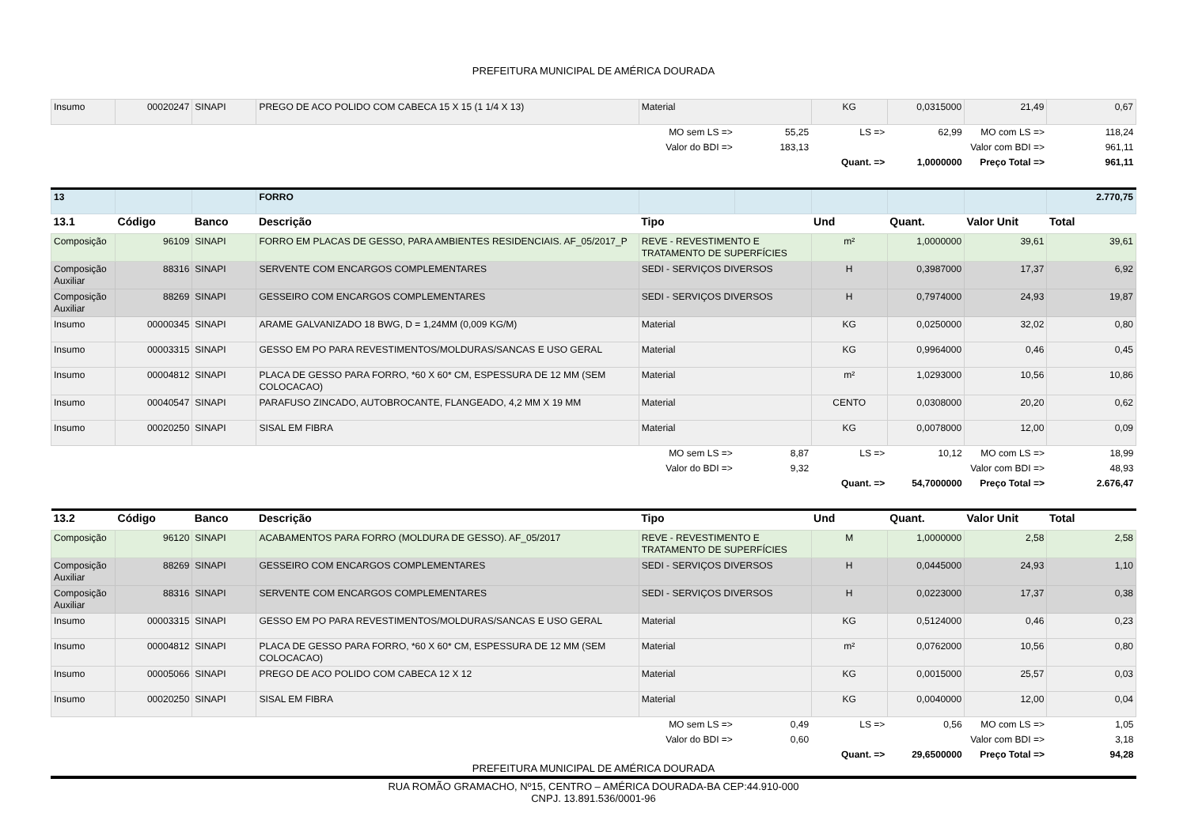PREFEITURA MUNICIPAL DE AMÉRICA DOURADA
| Insumo | 00020247 | SINAPI | PREGO DE ACO POLIDO COM CABECA 15 X 15 (1 1/4 X 13) | Material | | KG | 0,0315000 | 21,49 | 0,67 |
| | | | | MO sem LS => | 55,25 | LS => | 62,99 | MO com LS => | 118,24 |
| | | | | Valor do BDI => | 183,13 | | Valor com BDI => | | 961,11 |
| | | | | | | Quant. => | 1,0000000 | Preço Total => | 961,11 |
| 13 | | | FORRO | | | | | | 2.770,75 |
| 13.1 | Código | Banco | Descrição | Tipo | | Und | Quant. | Valor Unit | Total |
| Composição | 96109 | SINAPI | FORRO EM PLACAS DE GESSO, PARA AMBIENTES RESIDENCIAIS. AF_05/2017_P | REVE - REVESTIMENTO E TRATAMENTO DE SUPERFÍCIES | | m² | 1,0000000 | 39,61 | 39,61 |
| Composição Auxiliar | 88316 | SINAPI | SERVENTE COM ENCARGOS COMPLEMENTARES | SEDI - SERVIÇOS DIVERSOS | | H | 0,3987000 | 17,37 | 6,92 |
| Composição Auxiliar | 88269 | SINAPI | GESSEIRO COM ENCARGOS COMPLEMENTARES | SEDI - SERVIÇOS DIVERSOS | | H | 0,7974000 | 24,93 | 19,87 |
| Insumo | 00000345 | SINAPI | ARAME GALVANIZADO 18 BWG, D = 1,24MM (0,009 KG/M) | Material | | KG | 0,0250000 | 32,02 | 0,80 |
| Insumo | 00003315 | SINAPI | GESSO EM PO PARA REVESTIMENTOS/MOLDURAS/SANCAS E USO GERAL | Material | | KG | 0,9964000 | 0,46 | 0,45 |
| Insumo | 00004812 | SINAPI | PLACA DE GESSO PARA FORRO, *60 X 60* CM, ESPESSURA DE 12 MM (SEM COLOCACAO) | Material | | m² | 1,0293000 | 10,56 | 10,86 |
| Insumo | 00040547 | SINAPI | PARAFUSO ZINCADO, AUTOBROCANTE, FLANGEADO, 4,2 MM X 19 MM | Material | | CENTO | 0,0308000 | 20,20 | 0,62 |
| Insumo | 00020250 | SINAPI | SISAL EM FIBRA | Material | | KG | 0,0078000 | 12,00 | 0,09 |
| | | | | MO sem LS => | 8,87 | LS => | 10,12 | MO com LS => | 18,99 |
| | | | | Valor do BDI => | 9,32 | | Valor com BDI => | | 48,93 |
| | | | | | | Quant. => | 54,7000000 | Preço Total => | 2.676,47 |
| 13.2 | Código | Banco | Descrição | Tipo | | Und | Quant. | Valor Unit | Total |
| Composição | 96120 | SINAPI | ACABAMENTOS PARA FORRO (MOLDURA DE GESSO). AF_05/2017 | REVE - REVESTIMENTO E TRATAMENTO DE SUPERFÍCIES | | M | 1,0000000 | 2,58 | 2,58 |
| Composição Auxiliar | 88269 | SINAPI | GESSEIRO COM ENCARGOS COMPLEMENTARES | SEDI - SERVIÇOS DIVERSOS | | H | 0,0445000 | 24,93 | 1,10 |
| Composição Auxiliar | 88316 | SINAPI | SERVENTE COM ENCARGOS COMPLEMENTARES | SEDI - SERVIÇOS DIVERSOS | | H | 0,0223000 | 17,37 | 0,38 |
| Insumo | 00003315 | SINAPI | GESSO EM PO PARA REVESTIMENTOS/MOLDURAS/SANCAS E USO GERAL | Material | | KG | 0,5124000 | 0,46 | 0,23 |
| Insumo | 00004812 | SINAPI | PLACA DE GESSO PARA FORRO, *60 X 60* CM, ESPESSURA DE 12 MM (SEM COLOCACAO) | Material | | m² | 0,0762000 | 10,56 | 0,80 |
| Insumo | 00005066 | SINAPI | PREGO DE ACO POLIDO COM CABECA 12 X 12 | Material | | KG | 0,0015000 | 25,57 | 0,03 |
| Insumo | 00020250 | SINAPI | SISAL EM FIBRA | Material | | KG | 0,0040000 | 12,00 | 0,04 |
| | | | | MO sem LS => | 0,49 | LS => | 0,56 | MO com LS => | 1,05 |
| | | | | Valor do BDI => | 0,60 | | Valor com BDI => | | 3,18 |
| | | | | | | Quant. => | 29,6500000 | Preço Total => | 94,28 |
PREFEITURA MUNICIPAL DE AMÉRICA DOURADA
RUA ROMÃO GRAMACHO, Nº15, CENTRO – AMÉRICA DOURADA-BA CEP:44.910-000
CNPJ. 13.891.536/0001-96